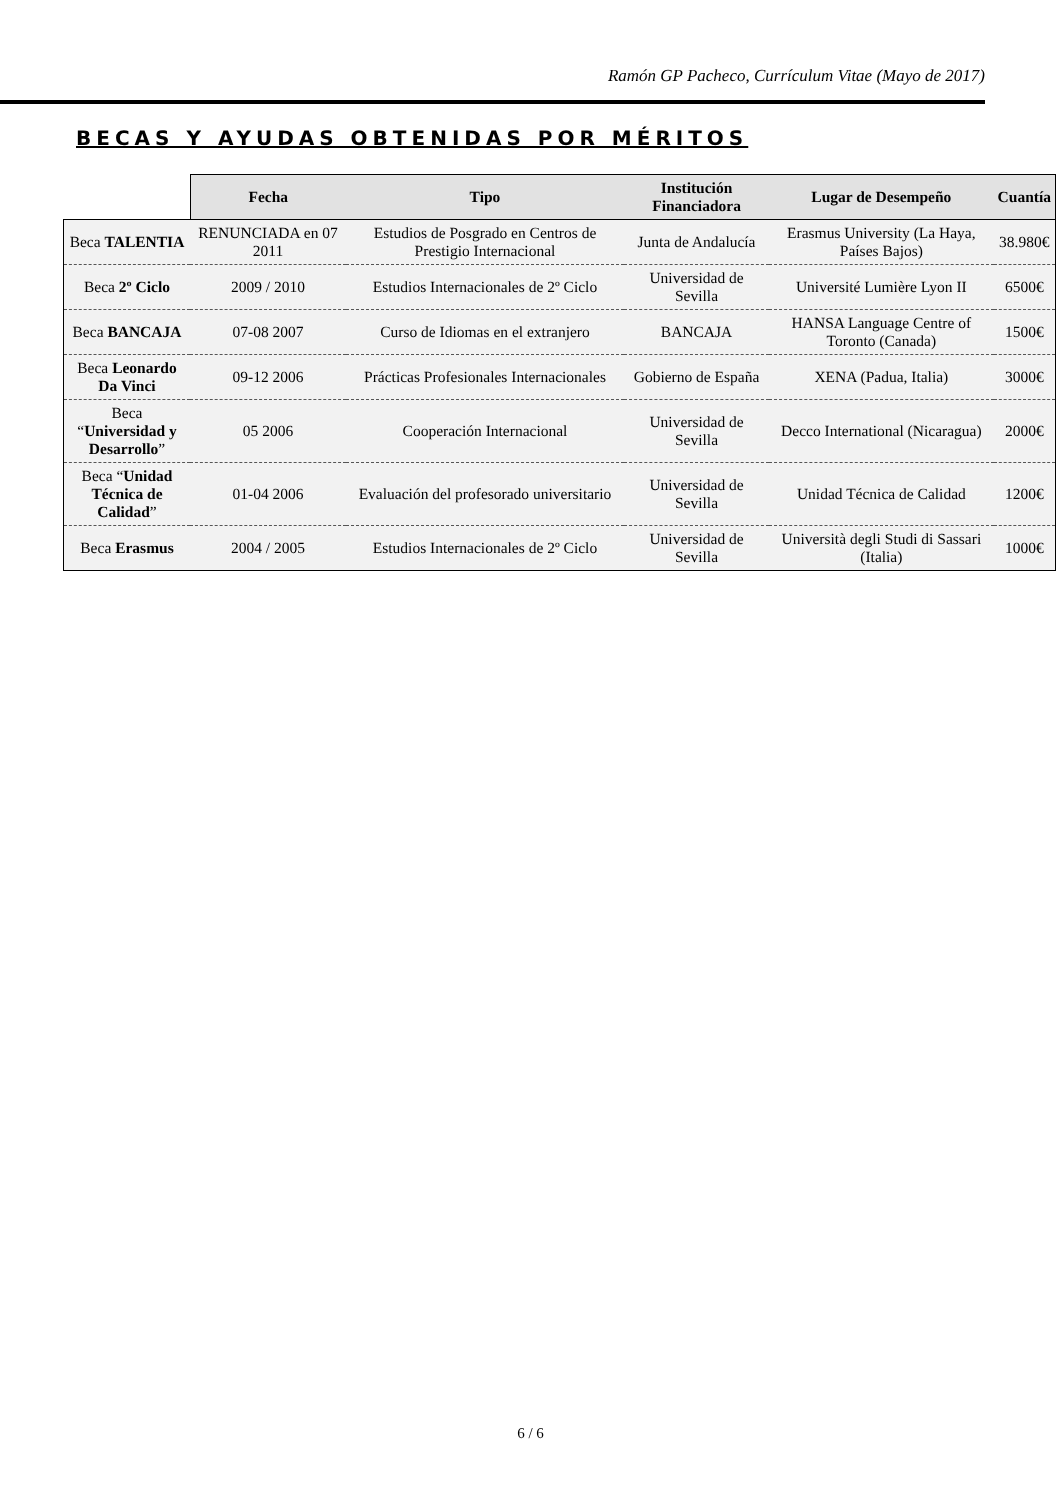Ramón GP Pacheco, Currículum Vitae (Mayo de 2017)
BECAS Y AYUDAS OBTENIDAS POR MÉRITOS
| | Fecha | Tipo | Institución Financiadora | Lugar de Desempeño | Cuantía |
| --- | --- | --- | --- | --- | --- |
| Beca TALENTIA | RENUNCIADA en 07 2011 | Estudios de Posgrado en Centros de Prestigio Internacional | Junta de Andalucía | Erasmus University (La Haya, Países Bajos) | 38.980€ |
| Beca 2º Ciclo | 2009 / 2010 | Estudios Internacionales de 2º Ciclo | Universidad de Sevilla | Université Lumière Lyon II | 6500€ |
| Beca BANCAJA | 07-08 2007 | Curso de Idiomas en el extranjero | BANCAJA | HANSA Language Centre of Toronto (Canada) | 1500€ |
| Beca Leonardo Da Vinci | 09-12 2006 | Prácticas Profesionales Internacionales | Gobierno de España | XENA (Padua, Italia) | 3000€ |
| Beca “ Universidad y Desarrollo ” | 05 2006 | Cooperación Internacional | Universidad de Sevilla | Decco International (Nicaragua) | 2000€ |
| Beca “ Unidad Técnica de Calidad ” | 01-04 2006 | Evaluación del profesorado universitario | Universidad de Sevilla | Unidad Técnica de Calidad | 1200€ |
| Beca Erasmus | 2004 / 2005 | Estudios Internacionales de 2º Ciclo | Universidad de Sevilla | Università degli Studi di Sassari (Italia) | 1000€ |
6 / 6